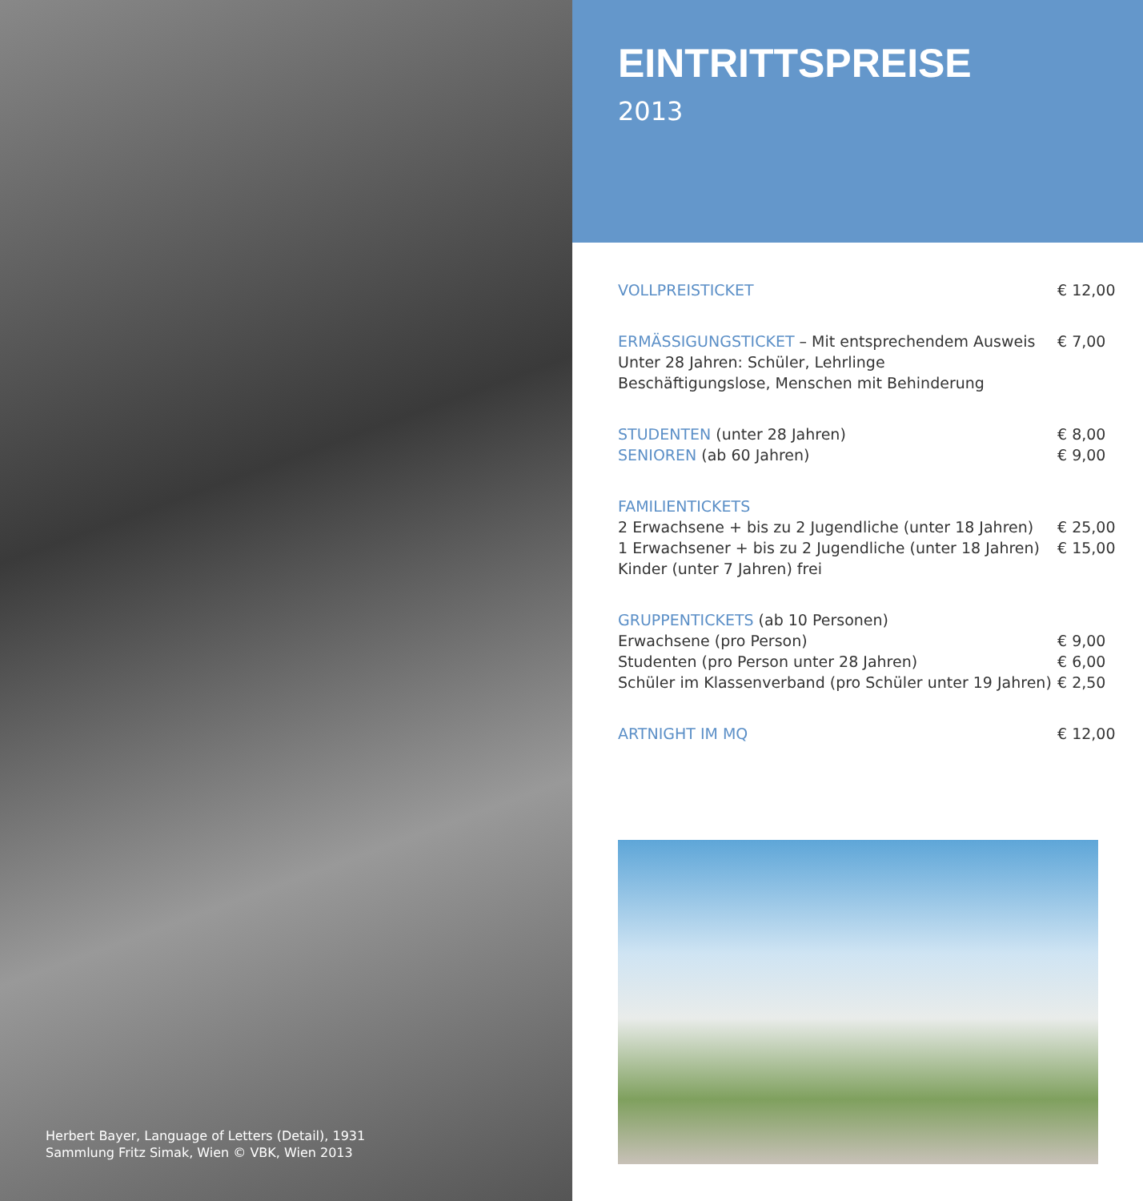Herbert Bayer, Language of Letters (Detail), 1931
Sammlung Fritz Simak, Wien © VBK, Wien 2013
EINTRITTSPREISE
2013
| VOLLPREISTICKET | € 12,00 |
| ERMÄSSIGUNGSTICKET – Mit entsprechendem Ausweis | € 7,00 |
| Unter 28 Jahren: Schüler, Lehrlinge | |
| Beschäftigungslose, Menschen mit Behinderung | |
| STUDENTEN (unter 28 Jahren) | € 8,00 |
| SENIOREN (ab 60 Jahren) | € 9,00 |
| FAMILIENTICKETS | |
| 2 Erwachsene + bis zu 2 Jugendliche (unter 18 Jahren) | € 25,00 |
| 1 Erwachsener + bis zu 2 Jugendliche (unter 18 Jahren) | € 15,00 |
| Kinder (unter 7 Jahren) frei | |
| GRUPPENTICKETS (ab 10 Personen) | |
| Erwachsene (pro Person) | € 9,00 |
| Studenten (pro Person unter 28 Jahren) | € 6,00 |
| Schüler im Klassenverband (pro Schüler unter 19 Jahren) | € 2,50 |
| ARTNIGHT IM MQ | € 12,00 |